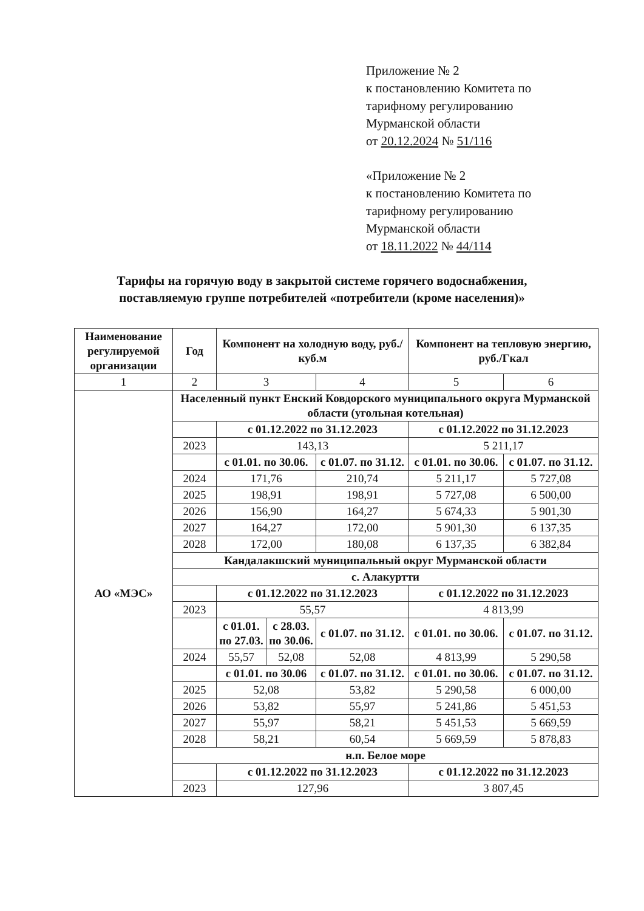Приложение № 2
к постановлению Комитета по
тарифному регулированию
Мурманской области
от 20.12.2024 № 51/116
«Приложение № 2
к постановлению Комитета по
тарифному регулированию
Мурманской области
от 18.11.2022 № 44/114
Тарифы на горячую воду в закрытой системе горячего водоснабжения,
поставляемую группе потребителей «потребители (кроме населения)»
| Наименование регулируемой организации | Год | Компонент на холодную воду, руб./куб.м | | | Компонент на тепловую энергию, руб./Гкал | |
| --- | --- | --- | --- | --- | --- | --- |
| 1 | 2 | 3 | | 4 | 5 | 6 |
| АО «МЭС» | Населенный пункт Енский Ковдорского муниципального округа Мурманской области (угольная котельная) | | | | | |
| | | с 01.12.2022 по 31.12.2023 | | | с 01.12.2022 по 31.12.2023 | |
| | 2023 | 143,13 | | | 5 211,17 | |
| | | с 01.01. по 30.06. | | с 01.07. по 31.12. | с 01.01. по 30.06. | с 01.07. по 31.12. |
| | 2024 | 171,76 | | 210,74 | 5 211,17 | 5 727,08 |
| | 2025 | 198,91 | | 198,91 | 5 727,08 | 6 500,00 |
| | 2026 | 156,90 | | 164,27 | 5 674,33 | 5 901,30 |
| | 2027 | 164,27 | | 172,00 | 5 901,30 | 6 137,35 |
| | 2028 | 172,00 | | 180,08 | 6 137,35 | 6 382,84 |
| | Кандалакшский муниципальный округ Мурманской области | | | | | |
| | с. Алакуртти | | | | | |
| | | с 01.12.2022 по 31.12.2023 | | | с 01.12.2022 по 31.12.2023 | |
| | 2023 | 55,57 | | | 4 813,99 | |
| | | с 01.01. по 27.03. | с 28.03. по 30.06. | с 01.07. по 31.12. | с 01.01. по 30.06. | с 01.07. по 31.12. |
| | 2024 | 55,57 | 52,08 | 52,08 | 4 813,99 | 5 290,58 |
| | | с 01.01. по 30.06 | | с 01.07. по 31.12. | с 01.01. по 30.06. | с 01.07. по 31.12. |
| | 2025 | 52,08 | | 53,82 | 5 290,58 | 6 000,00 |
| | 2026 | 53,82 | | 55,97 | 5 241,86 | 5 451,53 |
| | 2027 | 55,97 | | 58,21 | 5 451,53 | 5 669,59 |
| | 2028 | 58,21 | | 60,54 | 5 669,59 | 5 878,83 |
| | н.п. Белое море | | | | | |
| | | с 01.12.2022 по 31.12.2023 | | | с 01.12.2022 по 31.12.2023 | |
| | 2023 | 127,96 | | | 3 807,45 | |